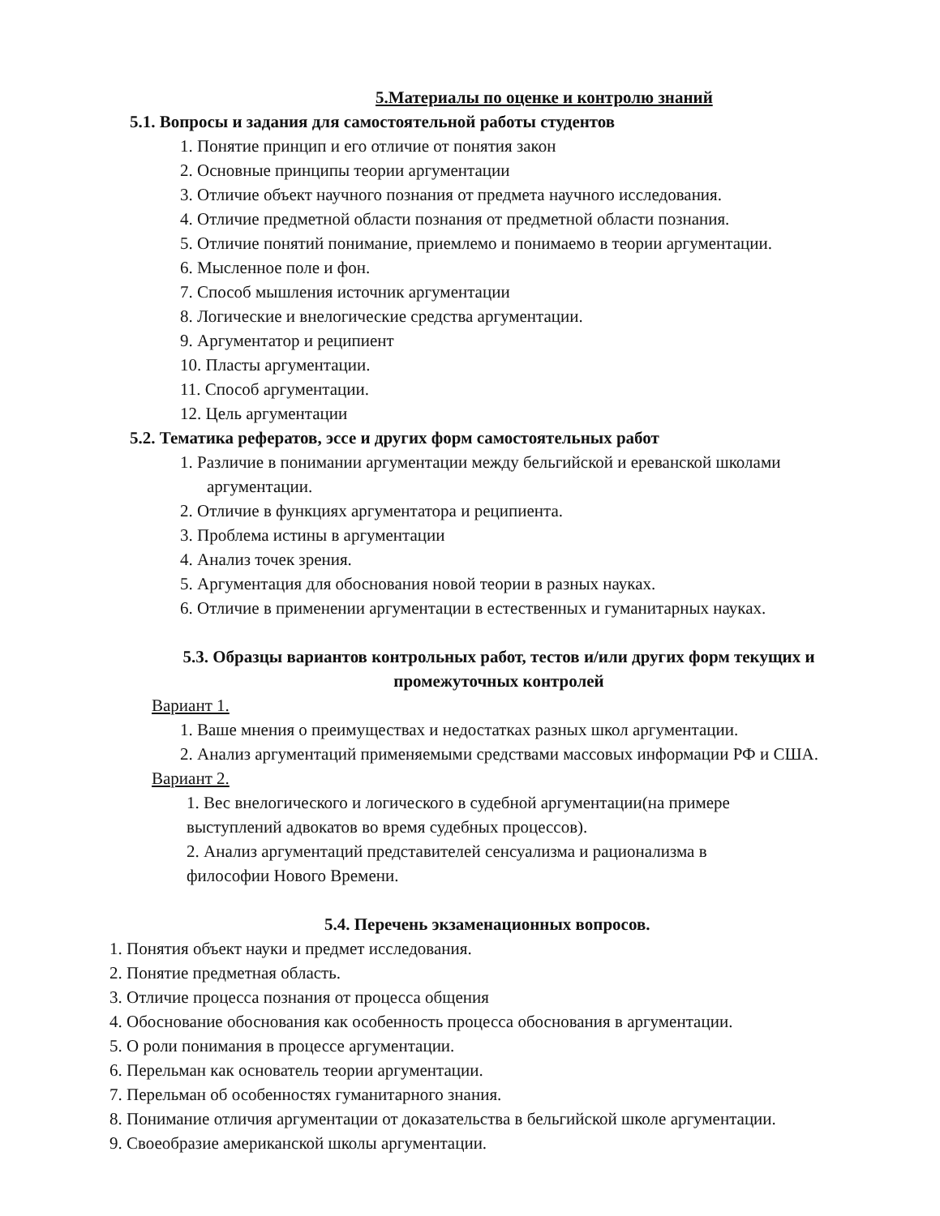5.Материалы по оценке и контролю знаний
5.1. Вопросы и задания для самостоятельной работы студентов
1. Понятие принцип и его отличие от понятия закон
2. Основные принципы теории аргументации
3. Отличие объект научного познания от предмета научного исследования.
4. Отличие предметной области познания от предметной области познания.
5. Отличие понятий понимание, приемлемо и понимаемо в теории аргументации.
6. Мысленное поле и фон.
7. Способ мышления источник аргументации
8. Логические и внелогические средства аргументации.
9. Аргументатор и реципиент
10. Пласты аргументации.
11. Способ аргументации.
12. Цель аргументации
5.2. Тематика рефератов, эссе и других форм самостоятельных работ
1. Различие в понимании аргументации между бельгийской и ереванской школами аргументации.
2. Отличие в функциях аргументатора и реципиента.
3. Проблема истины в аргументации
4. Анализ точек зрения.
5. Аргументация для обоснования новой теории в разных науках.
6. Отличие в применении аргументации в естественных и гуманитарных науках.
5.3. Образцы вариантов контрольных работ, тестов и/или других форм текущих и промежуточных контролей
Вариант 1.
1. Ваше мнения о преимуществах и недостатках разных школ аргументации.
2. Анализ аргументаций применяемыми средствами массовых информации РФ и США.
Вариант 2.
1. Вес внелогического и логического в судебной аргументации(на примере выступлений адвокатов во время судебных процессов).
2. Анализ аргументаций представителей сенсуализма и рационализма в философии Нового Времени.
5.4. Перечень экзаменационных вопросов.
1. Понятия объект науки и предмет исследования.
2. Понятие предметная область.
3. Отличие процесса познания от процесса общения
4. Обоснование обоснования как особенность процесса обоснования в аргументации.
5. О роли понимания в процессе аргументации.
6. Перельман как основатель теории аргументации.
7. Перельман об особенностях гуманитарного знания.
8. Понимание отличия аргументации от доказательства в бельгийской школе аргументации.
9. Своеобразие американской школы аргументации.